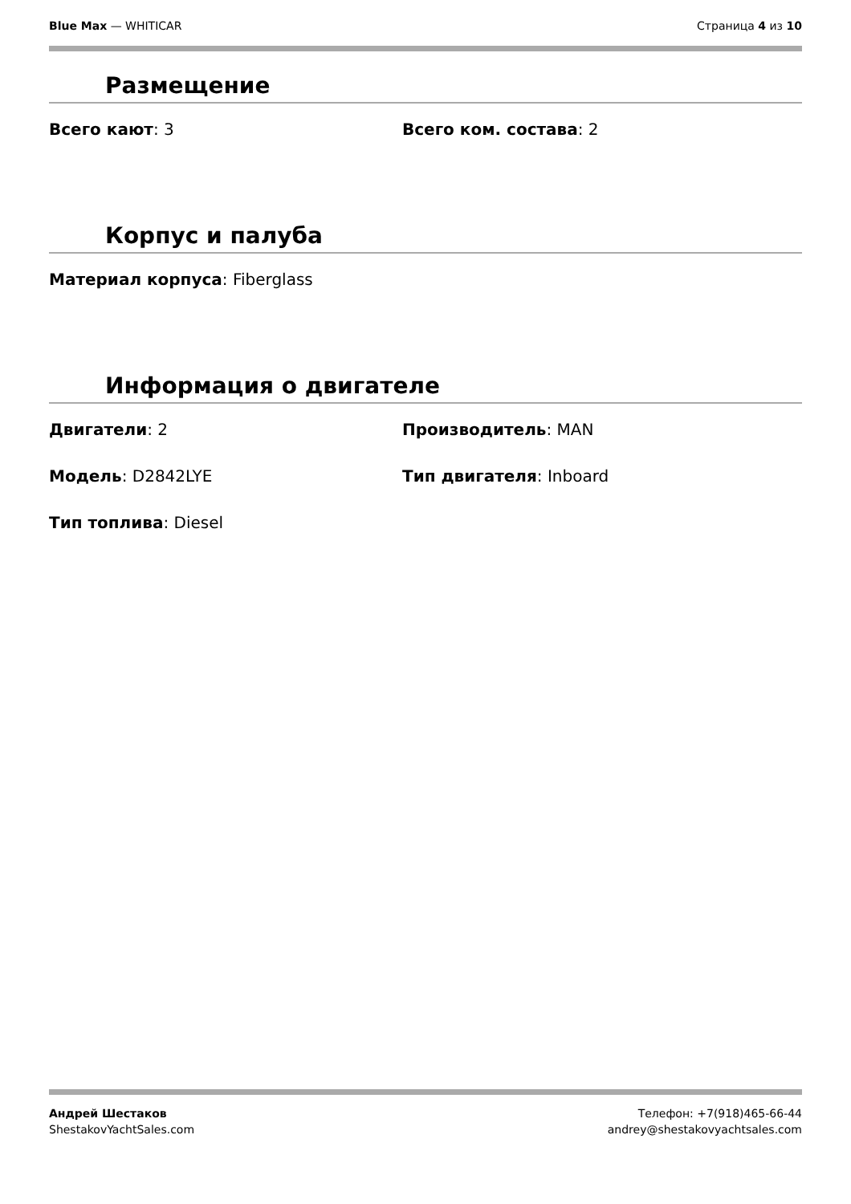Blue Max — WHITICAR Страница 4 из 10
Размещение
Всего кают: 3 Всего ком. состава: 2
Корпус и палуба
Материал корпуса: Fiberglass
Информация о двигателе
Двигатели: 2 Производитель: MAN
Модель: D2842LYE Тип двигателя: Inboard
Тип топлива: Diesel
Андрей Шестаков
ShestakovYachtSales.com
Телефон: +7(918)465-66-44
andrey@shestakovyachtsales.com